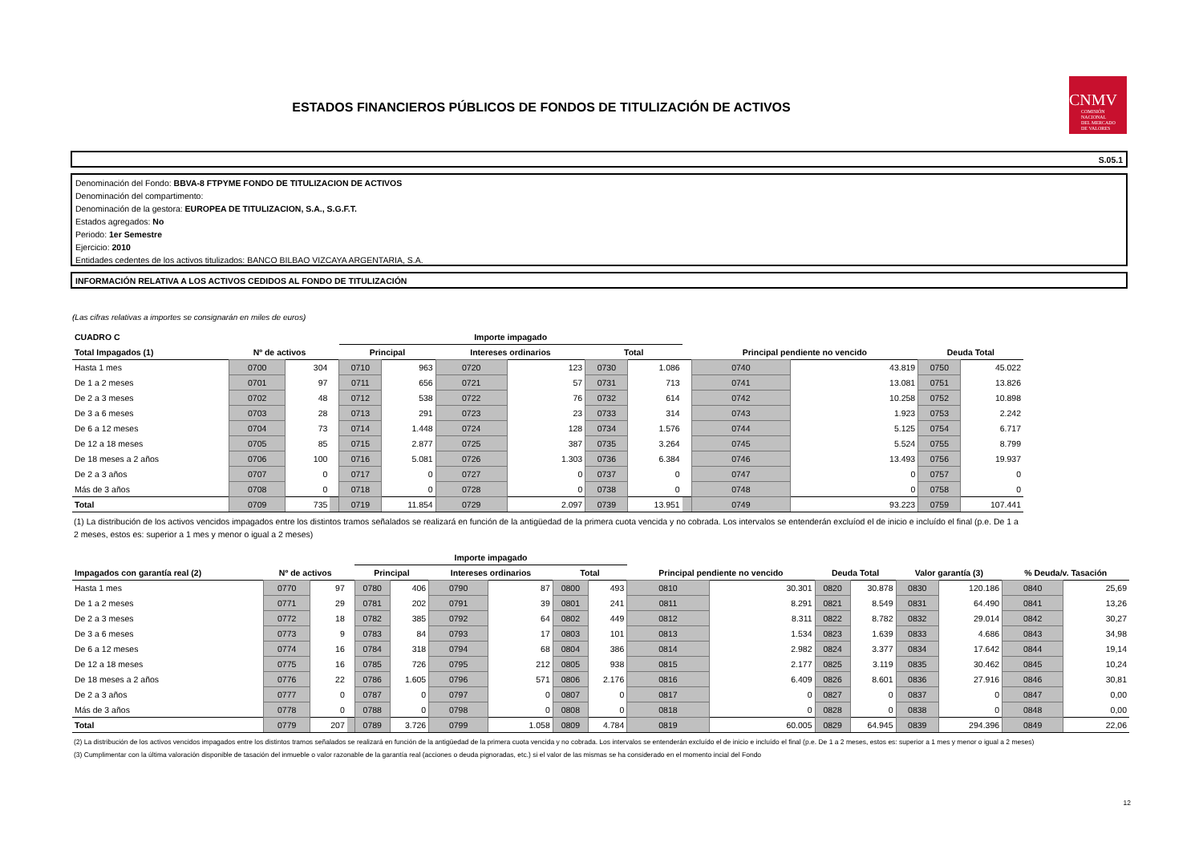ESTADOS FINANCIEROS PÚBLICOS DE FONDOS DE TITULIZACIÓN DE ACTIVOS
CNMV
COMISIÓN
NACIONAL
DEL MERCADO
DE VALORES
S.05.1
Denominación del Fondo: BBVA-8 FTPYME FONDO DE TITULIZACION DE ACTIVOS
Denominación del compartimento:
Denominación de la gestora: EUROPEA DE TITULIZACION, S.A., S.G.F.T.
Estados agregados: No
Periodo: 1er Semestre
Ejercicio: 2010
Entidades cedentes de los activos titulizados: BANCO BILBAO VIZCAYA ARGENTARIA, S.A.
INFORMACIÓN RELATIVA A LOS ACTIVOS CEDIDOS AL FONDO DE TITULIZACIÓN
(Las cifras relativas a importes se consignarán en miles de euros)
| CUADRO C | | | | Importe impagado | | | | | | | | | | |
| --- | --- | --- | --- | --- | --- | --- | --- | --- | --- | --- | --- | --- | --- | --- |
| Total Impagados (1) | Nº de activos | | | Principal | | Intereses ordinarios | | Total | | | Principal pendiente no vencido | | Deuda Total | |
| Hasta 1 mes | 0700 | 304 | | 0710 | 963 | 0720 | 123 | 0730 | 1.086 | | 0740 | 43.819 | 0750 | 45.022 |
| De 1 a 2 meses | 0701 | 97 | | 0711 | 656 | 0721 | 57 | 0731 | 713 | | 0741 | 13.081 | 0751 | 13.826 |
| De 2 a 3 meses | 0702 | 48 | | 0712 | 538 | 0722 | 76 | 0732 | 614 | | 0742 | 10.258 | 0752 | 10.898 |
| De 3 a 6 meses | 0703 | 28 | | 0713 | 291 | 0723 | 23 | 0733 | 314 | | 0743 | 1.923 | 0753 | 2.242 |
| De 6 a 12 meses | 0704 | 73 | | 0714 | 1.448 | 0724 | 128 | 0734 | 1.576 | | 0744 | 5.125 | 0754 | 6.717 |
| De 12 a 18 meses | 0705 | 85 | | 0715 | 2.877 | 0725 | 387 | 0735 | 3.264 | | 0745 | 5.524 | 0755 | 8.799 |
| De 18 meses a 2 años | 0706 | 100 | | 0716 | 5.081 | 0726 | 1.303 | 0736 | 6.384 | | 0746 | 13.493 | 0756 | 19.937 |
| De 2 a 3 años | 0707 | 0 | | 0717 | 0 | 0727 | 0 | 0737 | 0 | | 0747 | 0 | 0757 | 0 |
| Más de 3 años | 0708 | 0 | | 0718 | 0 | 0728 | 0 | 0738 | 0 | | 0748 | 0 | 0758 | 0 |
| Total | 0709 | 735 | | 0719 | 11.854 | 0729 | 2.097 | 0739 | 13.951 | | 0749 | 93.223 | 0759 | 107.441 |
(1) La distribución de los activos vencidos impagados entre los distintos tramos señalados se realizará en función de la antigüedad de la primera cuota vencida y no cobrada. Los intervalos se entenderán excluíod el de inicio e incluído el final (p.e. De 1 a 2 meses, estos es: superior a 1 mes y menor o igual a 2 meses)
| | | | | Importe impagado | | | | | | | | | | | | | |
| --- | --- | --- | --- | --- | --- | --- | --- | --- | --- | --- | --- | --- | --- | --- | --- | --- | --- |
| Impagados con garantía real (2) | Nº de activos | | | Principal | | Intereses ordinarios | | Total | | Principal pendiente no vencido | | Deuda Total | | Valor garantía (3) | | % Deuda/v. Tasación | |
| Hasta 1 mes | 0770 | 97 | | 0780 | 406 | 0790 | 87 | 0800 | 493 | 0810 | 30.301 | 0820 | 30.878 | 0830 | 120.186 | 0840 | 25,69 |
| De 1 a 2 meses | 0771 | 29 | | 0781 | 202 | 0791 | 39 | 0801 | 241 | 0811 | 8.291 | 0821 | 8.549 | 0831 | 64.490 | 0841 | 13,26 |
| De 2 a 3 meses | 0772 | 18 | | 0782 | 385 | 0792 | 64 | 0802 | 449 | 0812 | 8.311 | 0822 | 8.782 | 0832 | 29.014 | 0842 | 30,27 |
| De 3 a 6 meses | 0773 | 9 | | 0783 | 84 | 0793 | 17 | 0803 | 101 | 0813 | 1.534 | 0823 | 1.639 | 0833 | 4.686 | 0843 | 34,98 |
| De 6 a 12 meses | 0774 | 16 | | 0784 | 318 | 0794 | 68 | 0804 | 386 | 0814 | 2.982 | 0824 | 3.377 | 0834 | 17.642 | 0844 | 19,14 |
| De 12 a 18 meses | 0775 | 16 | | 0785 | 726 | 0795 | 212 | 0805 | 938 | 0815 | 2.177 | 0825 | 3.119 | 0835 | 30.462 | 0845 | 10,24 |
| De 18 meses a 2 años | 0776 | 22 | | 0786 | 1.605 | 0796 | 571 | 0806 | 2.176 | 0816 | 6.409 | 0826 | 8.601 | 0836 | 27.916 | 0846 | 30,81 |
| De 2 a 3 años | 0777 | 0 | | 0787 | 0 | 0797 | 0 | 0807 | 0 | 0817 | 0 | 0827 | 0 | 0837 | 0 | 0847 | 0,00 |
| Más de 3 años | 0778 | 0 | | 0788 | 0 | 0798 | 0 | 0808 | 0 | 0818 | 0 | 0828 | 0 | 0838 | 0 | 0848 | 0,00 |
| Total | 0779 | 207 | | 0789 | 3.726 | 0799 | 1.058 | 0809 | 4.784 | 0819 | 60.005 | 0829 | 64.945 | 0839 | 294.396 | 0849 | 22,06 |
(2) La distribución de los activos vencidos impagados entre los distintos tramos señalados se realizará en función de la antigüedad de la primera cuota vencida y no cobrada. Los intervalos se entenderán excluído el de inicio e incluído el final (p.e. De 1 a 2 meses, estos es: superior a 1 mes y menor o igual a 2 meses)
(3) Cumplimentar con la última valoración disponible de tasación del inmueble o valor razonable de la garantía real (acciones o deuda pignoradas, etc.) si el valor de las mismas se ha considerado en el momento incial del Fondo
12